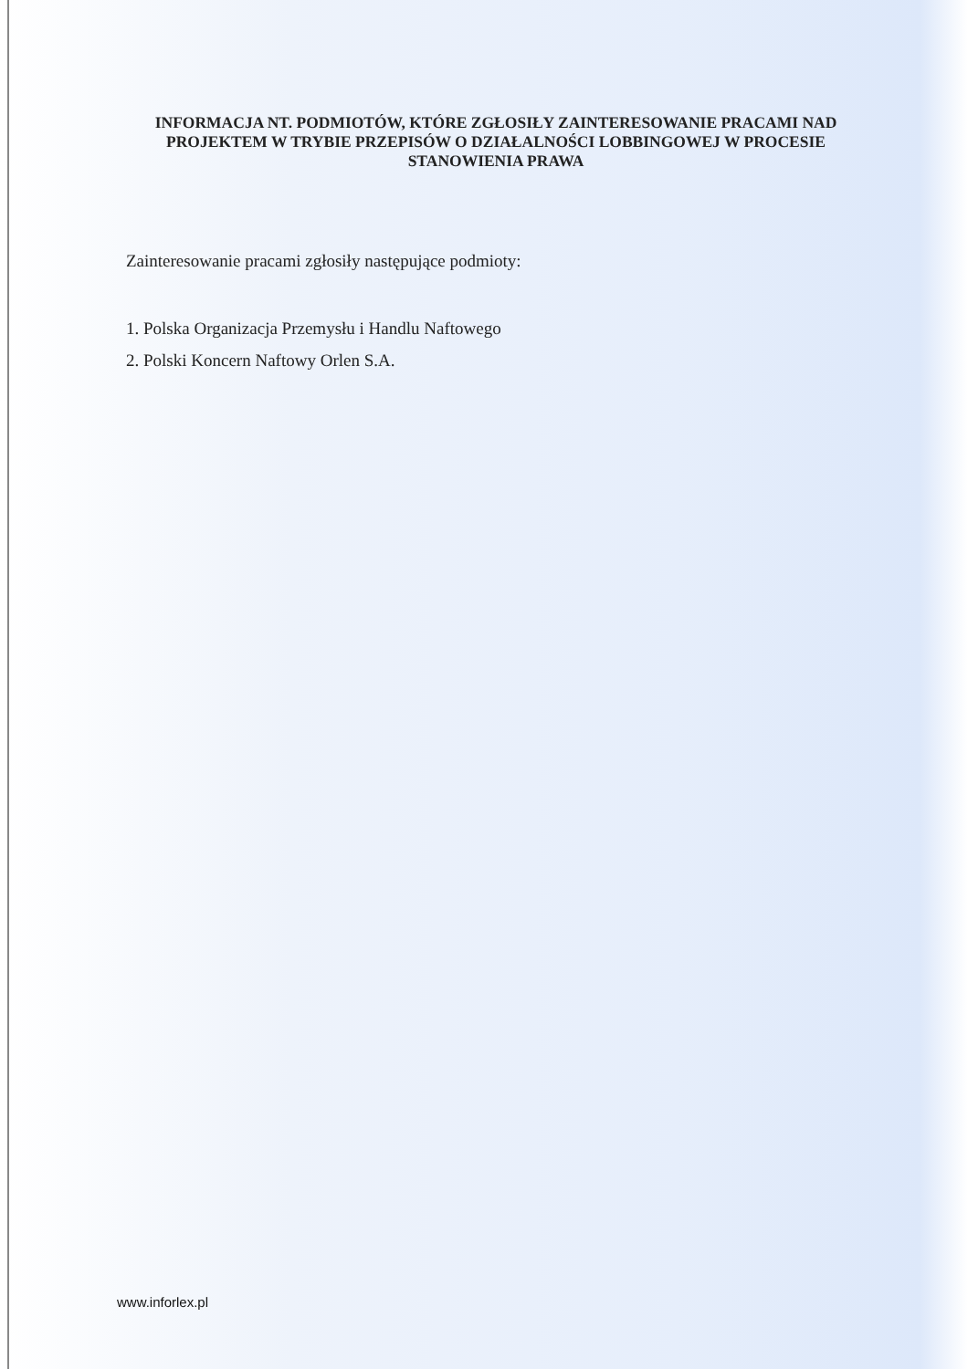INFORMACJA NT. PODMIOTÓW, KTÓRE ZGŁOSIŁY ZAINTERESOWANIE PRACAMI NAD PROJEKTEM W TRYBIE PRZEPISÓW O DZIAŁALNOŚCI LOBBINGOWEJ W PROCESIE STANOWIENIA PRAWA
Zainteresowanie pracami zgłosiły następujące podmioty:
1. Polska Organizacja Przemysłu i Handlu Naftowego
2. Polski Koncern Naftowy Orlen S.A.
www.inforlex.pl